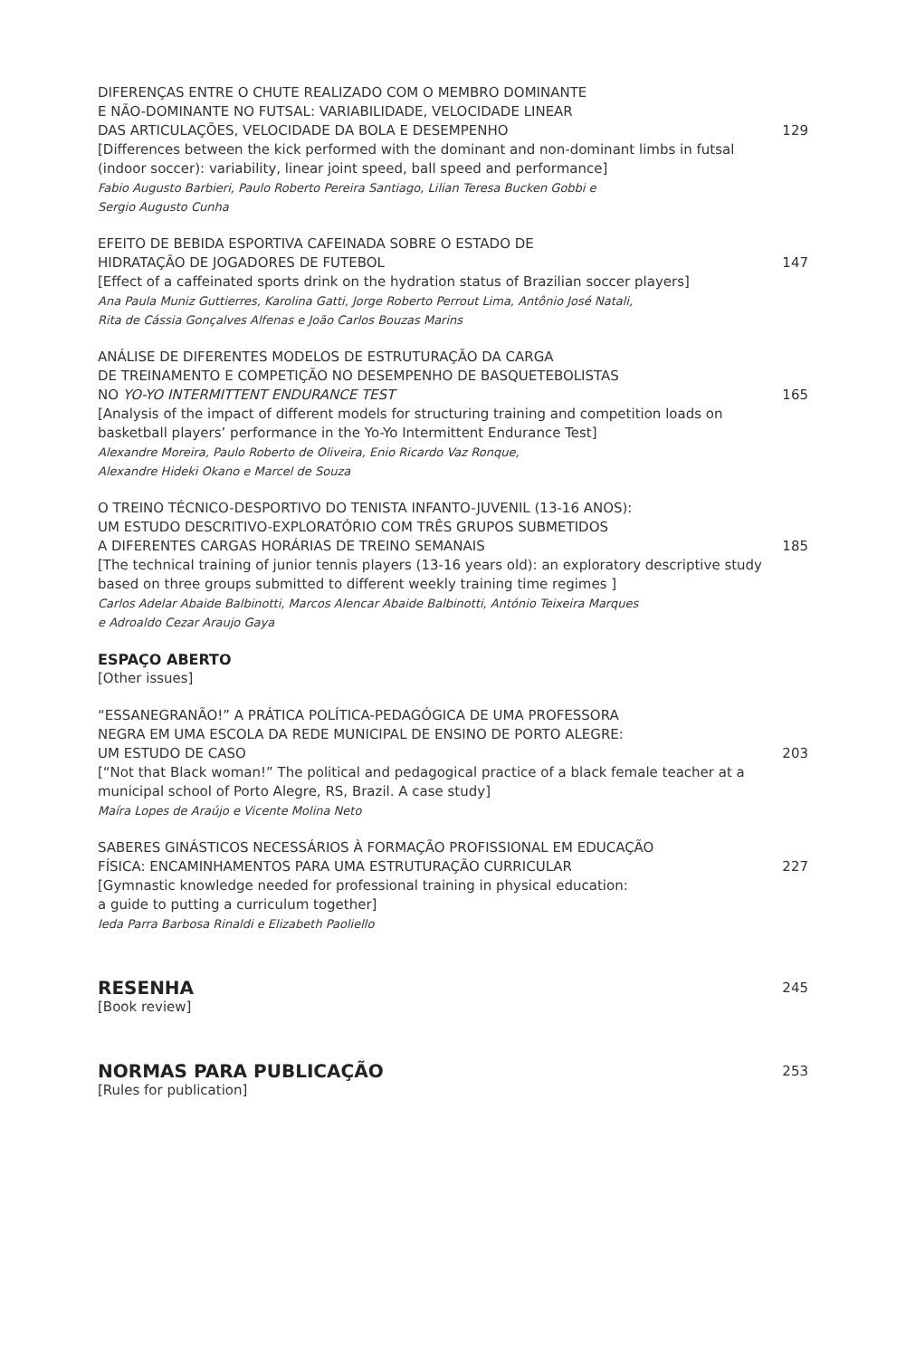DIFERENÇAS ENTRE O CHUTE REALIZADO COM O MEMBRO DOMINANTE
E NÃO-DOMINANTE NO FUTSAL: VARIABILIDADE, VELOCIDADE LINEAR
DAS ARTICULAÇÕES, VELOCIDADE DA BOLA E DESEMPENHO
[Differences between the kick performed with the dominant and non-dominant limbs in futsal (indoor soccer): variability, linear joint speed, ball speed and performance]
Fabio Augusto Barbieri, Paulo Roberto Pereira Santiago, Lilian Teresa Bucken Gobbi e
Sergio Augusto Cunha
129
EFEITO DE BEBIDA ESPORTIVA CAFEINADA SOBRE O ESTADO DE
HIDRATAÇÃO DE JOGADORES DE FUTEBOL
[Effect of a caffeinated sports drink on the hydration status of Brazilian soccer players]
Ana Paula Muniz Guttierres, Karolina Gatti, Jorge Roberto Perrout Lima, Antônio José Natali,
Rita de Cássia Gonçalves Alfenas e João Carlos Bouzas Marins
147
ANÁLISE DE DIFERENTES MODELOS DE ESTRUTURAÇÃO DA CARGA
DE TREINAMENTO E COMPETIÇÃO NO DESEMPENHO DE BASQUETEBOLISTAS
NO YO-YO INTERMITTENT ENDURANCE TEST
[Analysis of the impact of different models for structuring training and competition loads on basketball players’ performance in the Yo-Yo Intermittent Endurance Test]
Alexandre Moreira, Paulo Roberto de Oliveira, Enio Ricardo Vaz Ronque,
Alexandre Hideki Okano e Marcel de Souza
165
O TREINO TÉCNICO-DESPORTIVO DO TENISTA INFANTO-JUVENIL (13-16 ANOS):
UM ESTUDO DESCRITIVO-EXPLORATÓRIO COM TRÊS GRUPOS SUBMETIDOS
A DIFERENTES CARGAS HORÁRIAS DE TREINO SEMANAIS
[The technical training of junior tennis players (13-16 years old): an exploratory descriptive study based on three groups submitted to different weekly training time regimes ]
Carlos Adelar Abaide Balbinotti, Marcos Alencar Abaide Balbinotti, António Teixeira Marques
e Adroaldo Cezar Araujo Gaya
185
ESPAÇO ABERTO
[Other issues]
“ESSANEGRANÃO!” A PRÁTICA POLÍTICA-PEDAGÓGICA DE UMA PROFESSORA
NEGRA EM UMA ESCOLA DA REDE MUNICIPAL DE ENSINO DE PORTO ALEGRE:
UM ESTUDO DE CASO
[“Not that Black woman!” The political and pedagogical practice of a black female teacher at a municipal school of Porto Alegre, RS, Brazil. A case study]
Maíra Lopes de Araújo e Vicente Molina Neto
203
SABERES GINÁSTICOS NECESSÁRIOS À FORMAÇÃO PROFISSIONAL EM EDUCAÇÃO
FÍSICA: ENCAMINHAMENTOS PARA UMA ESTRUTURAÇÃO CURRICULAR
[Gymnastic knowledge needed for professional training in physical education:
a guide to putting a curriculum together]
Ieda Parra Barbosa Rinaldi e Elizabeth Paoliello
227
RESENHA
[Book review]
245
NORMAS PARA PUBLICAÇÃO
[Rules for publication]
253